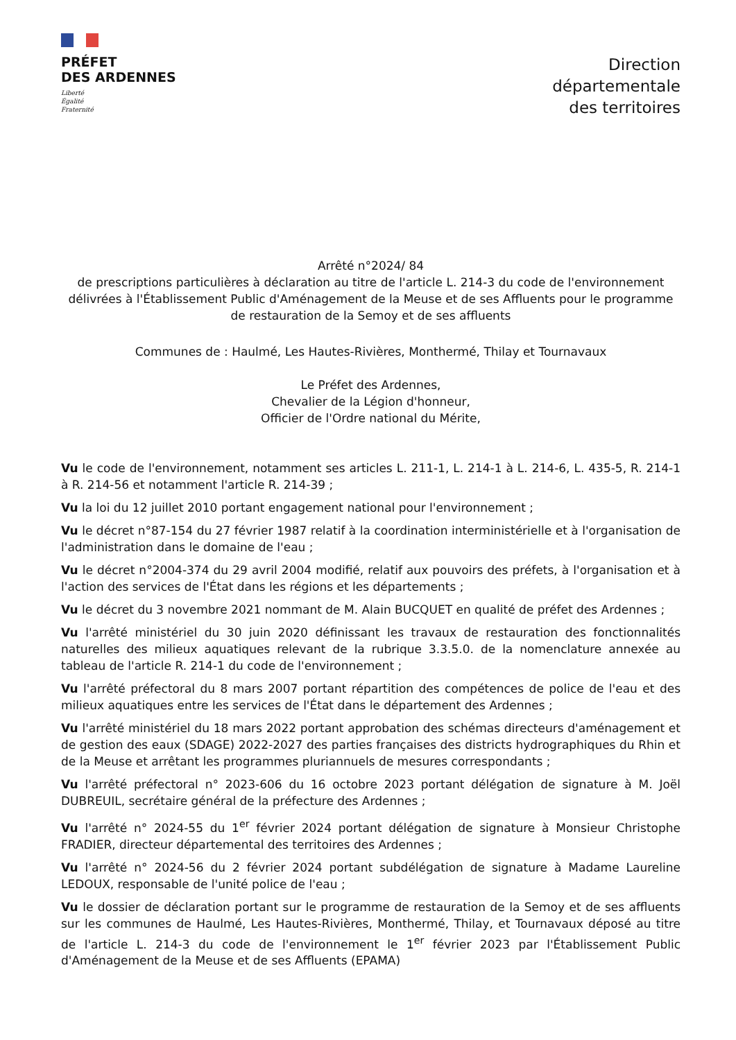PRÉFET
DES ARDENNES
Liberté
Égalité
Fraternité
Direction
départementale
des territoires
Arrêté n°2024/ 84
de prescriptions particulières à déclaration au titre de l'article L. 214-3 du code de l'environnement délivrées à l'Établissement Public d'Aménagement de la Meuse et de ses Affluents pour le programme de restauration de la Semoy et de ses affluents
Communes de : Haulmé, Les Hautes-Rivières, Monthermé, Thilay et Tournavaux
Le Préfet des Ardennes,
Chevalier de la Légion d'honneur,
Officier de l'Ordre national du Mérite,
Vu le code de l'environnement, notamment ses articles L. 211-1, L. 214-1 à L. 214-6, L. 435-5, R. 214-1 à R. 214-56 et notamment l'article R. 214-39 ;
Vu la loi du 12 juillet 2010 portant engagement national pour l'environnement ;
Vu le décret n°87-154 du 27 février 1987 relatif à la coordination interministérielle et à l'organisation de l'administration dans le domaine de l'eau ;
Vu le décret n°2004-374 du 29 avril 2004 modifié, relatif aux pouvoirs des préfets, à l'organisation et à l'action des services de l'État dans les régions et les départements ;
Vu le décret du 3 novembre 2021 nommant de M. Alain BUCQUET en qualité de préfet des Ardennes ;
Vu l'arrêté ministériel du 30 juin 2020 définissant les travaux de restauration des fonctionnalités naturelles des milieux aquatiques relevant de la rubrique 3.3.5.0. de la nomenclature annexée au tableau de l'article R. 214-1 du code de l'environnement ;
Vu l'arrêté préfectoral du 8 mars 2007 portant répartition des compétences de police de l'eau et des milieux aquatiques entre les services de l'État dans le département des Ardennes ;
Vu l'arrêté ministériel du 18 mars 2022 portant approbation des schémas directeurs d'aménagement et de gestion des eaux (SDAGE) 2022-2027 des parties françaises des districts hydrographiques du Rhin et de la Meuse et arrêtant les programmes pluriannuels de mesures correspondants ;
Vu l'arrêté préfectoral n° 2023-606 du 16 octobre 2023 portant délégation de signature à M. Joël DUBREUIL, secrétaire général de la préfecture des Ardennes ;
Vu l'arrêté n° 2024-55 du 1<sup>er</sup> février 2024 portant délégation de signature à Monsieur Christophe FRADIER, directeur départemental des territoires des Ardennes ;
Vu l'arrêté n° 2024-56 du 2 février 2024 portant subdélégation de signature à Madame Laureline LEDOUX, responsable de l'unité police de l'eau ;
Vu le dossier de déclaration portant sur le programme de restauration de la Semoy et de ses affluents sur les communes de Haulmé, Les Hautes-Rivières, Monthermé, Thilay, et Tournavaux déposé au titre de l'article L. 214-3 du code de l'environnement le 1<sup>er</sup> février 2023 par l'Établissement Public d'Aménagement de la Meuse et de ses Affluents (EPAMA)